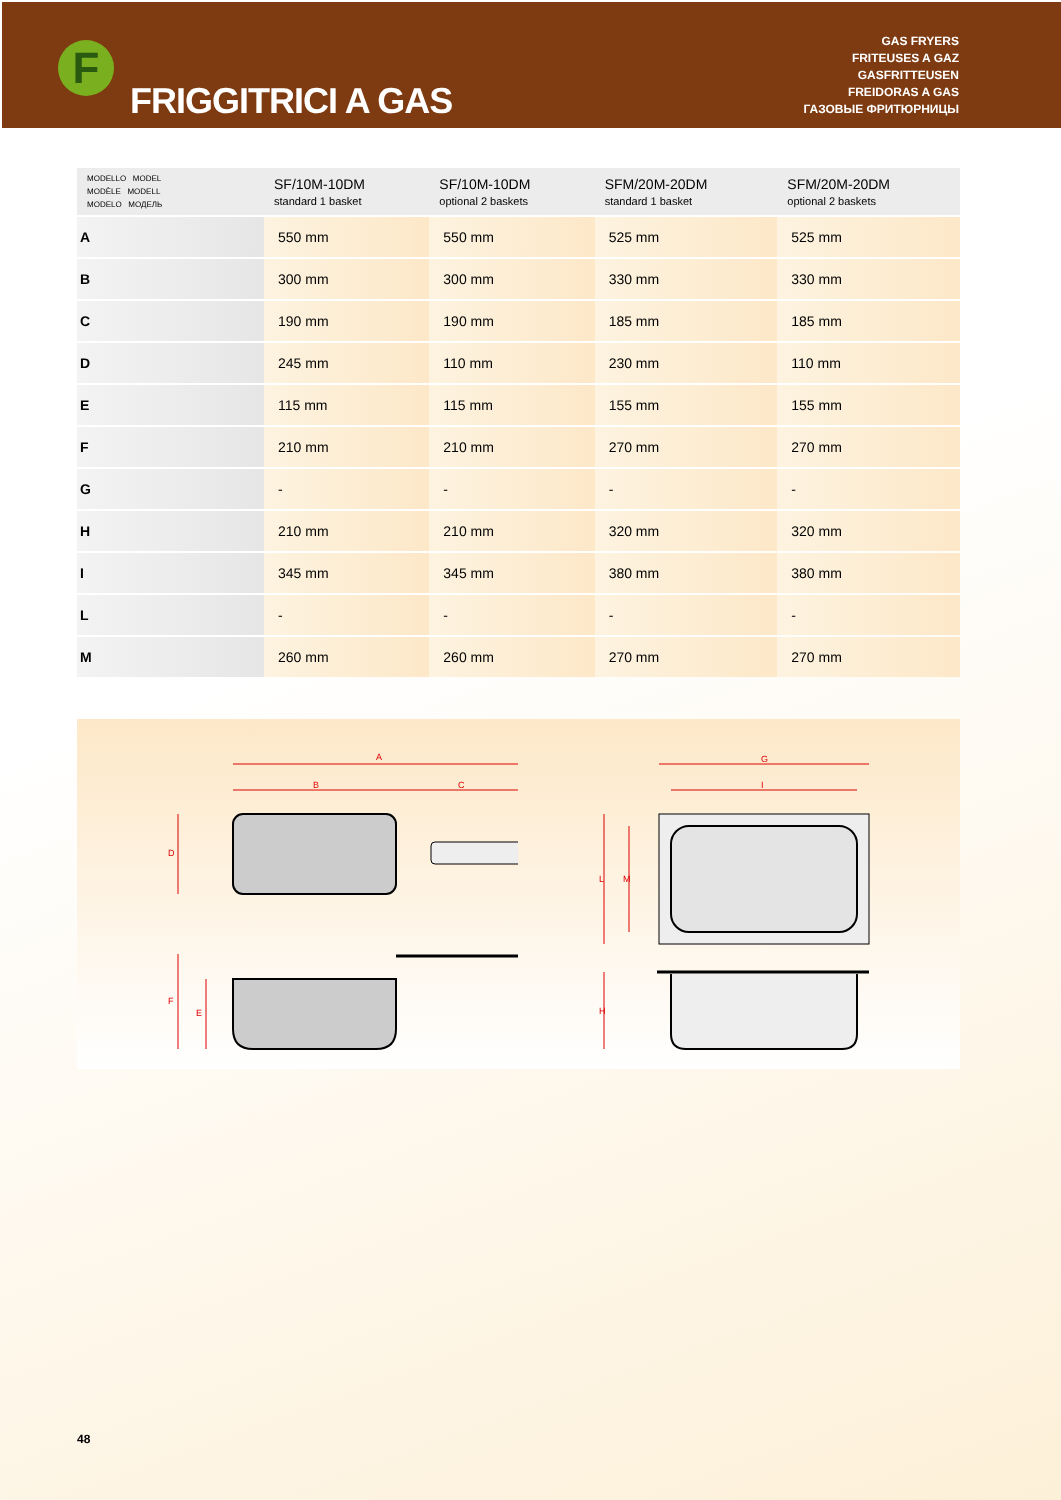FRIGGITRICI A GAS
GAS FRYERS
FRITEUSES A GAZ
GASFRITTEUSEN
FREIDORAS A GAS
ГАЗОВЫЕ ФРИТЮРНИЦЫ
F
| MODELLO MODEL MODÈLE MODELL MODELO МОДЕЛЬ | SF/10M-10DM standard 1 basket | SF/10M-10DM optional 2 baskets | SFM/20M-20DM standard 1 basket | SFM/20M-20DM optional 2 baskets |
| --- | --- | --- | --- | --- |
| A | 550 mm | 550 mm | 525 mm | 525 mm |
| B | 300 mm | 300 mm | 330 mm | 330 mm |
| C | 190 mm | 190 mm | 185 mm | 185 mm |
| D | 245 mm | 110 mm | 230 mm | 110 mm |
| E | 115 mm | 115 mm | 155 mm | 155 mm |
| F | 210 mm | 210 mm | 270 mm | 270 mm |
| G | - | - | - | - |
| H | 210 mm | 210 mm | 320 mm | 320 mm |
| I | 345 mm | 345 mm | 380 mm | 380 mm |
| L | - | - | - | - |
| M | 260 mm | 260 mm | 270 mm | 270 mm |
A
B
C
D
F
E
G
I
L
M
H
48